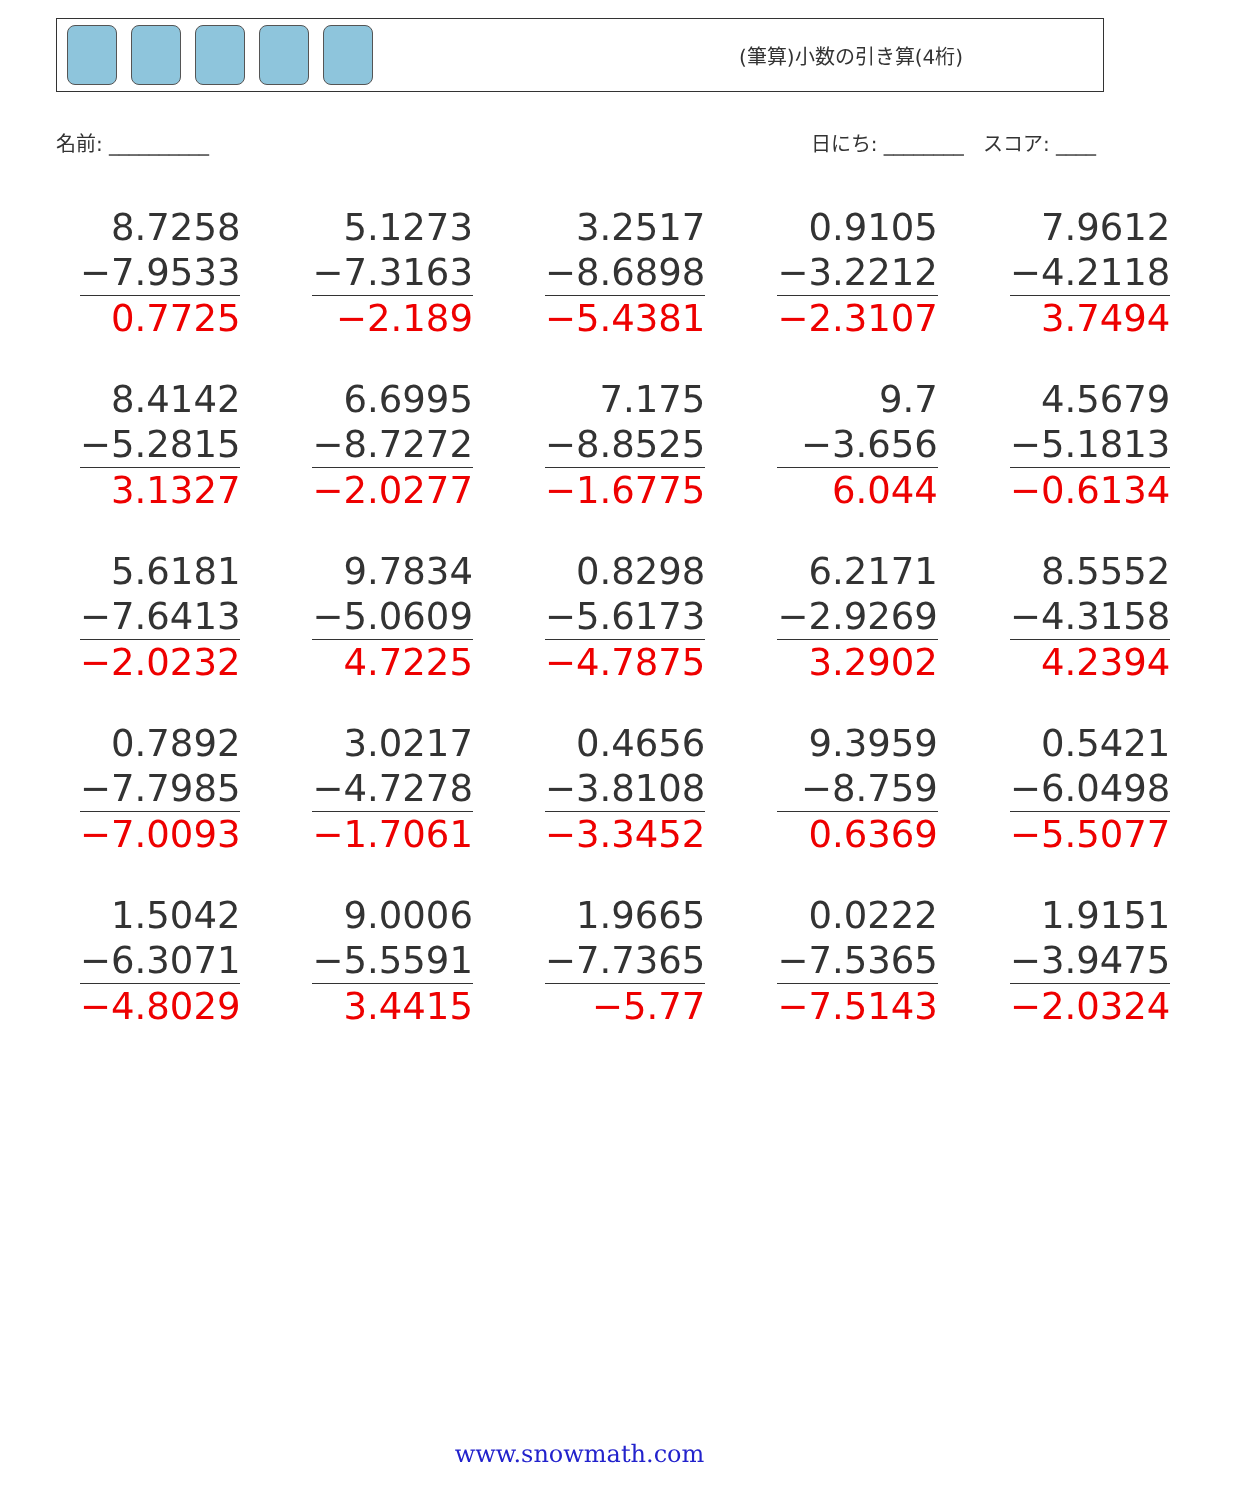(筆算)小数の引き算(4桁)
名前: __________ 日にち: ________ スコア: ____
| 8.7258 −7.9533 0.7725 | 5.1273 −7.3163 −2.189 | 3.2517 −8.6898 −5.4381 | 0.9105 −3.2212 −2.3107 | 7.9612 −4.2118 3.7494 |
| 8.4142 −5.2815 3.1327 | 6.6995 −8.7272 −2.0277 | 7.175 −8.8525 −1.6775 | 9.7 −3.656 6.044 | 4.5679 −5.1813 −0.6134 |
| 5.6181 −7.6413 −2.0232 | 9.7834 −5.0609 4.7225 | 0.8298 −5.6173 −4.7875 | 6.2171 −2.9269 3.2902 | 8.5552 −4.3158 4.2394 |
| 0.7892 −7.7985 −7.0093 | 3.0217 −4.7278 −1.7061 | 0.4656 −3.8108 −3.3452 | 9.3959 −8.759 0.6369 | 0.5421 −6.0498 −5.5077 |
| 1.5042 −6.3071 −4.8029 | 9.0006 −5.5591 3.4415 | 1.9665 −7.7365 −5.77 | 0.0222 −7.5365 −7.5143 | 1.9151 −3.9475 −2.0324 |
www.snowmath.com